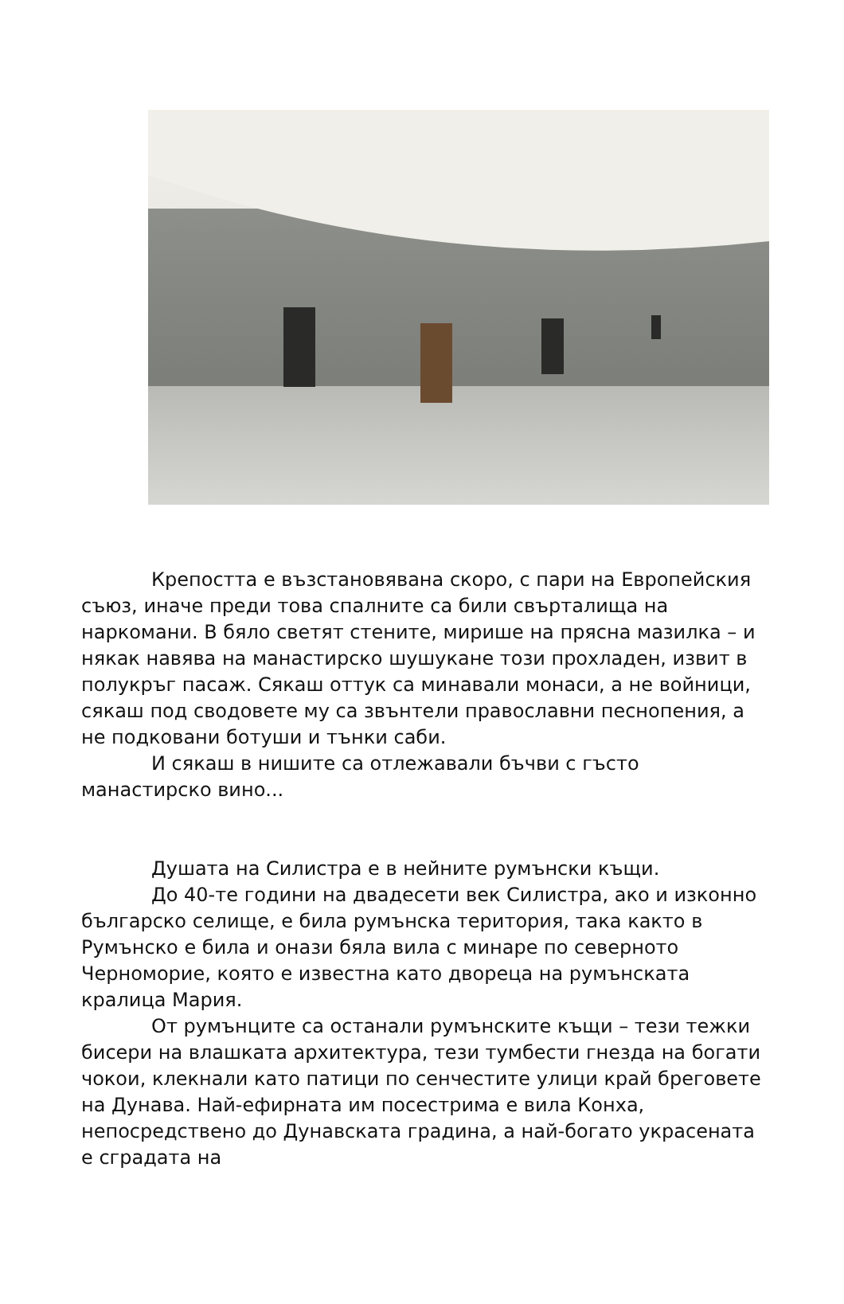Крепостта е възстановявана скоро, с пари на Европейския съюз, иначе преди това спалните са били свърталища на наркомани. В бяло светят стените, мирише на прясна мазилка – и някак навява на манастирско шушукане този прохладен, извит в полукръг пасаж. Сякаш оттук са минавали монаси, а не войници, сякаш под сводовете му са звънтели православни песнопения, а не подковани ботуши и тънки саби.
И сякаш в нишите са отлежавали бъчви с гъсто манастирско вино...
Душата на Силистра е в нейните румънски къщи.
До 40-те години на двадесети век Силистра, ако и изконно българско селище, е била румънска територия, така както в Румънско е била и онази бяла вила с минаре по северното Черноморие, която е известна като двореца на румънската кралица Мария.
От румънците са останали румънските къщи – тези тежки бисери на влашката архитектура, тези тумбести гнезда на богати чокои, клекнали като патици по сенчестите улици край бреговете на Дунава. Най-ефирната им посестрима е вила Конха, непосредствено до Дунавската градина, а най-богато украсената е сградата на